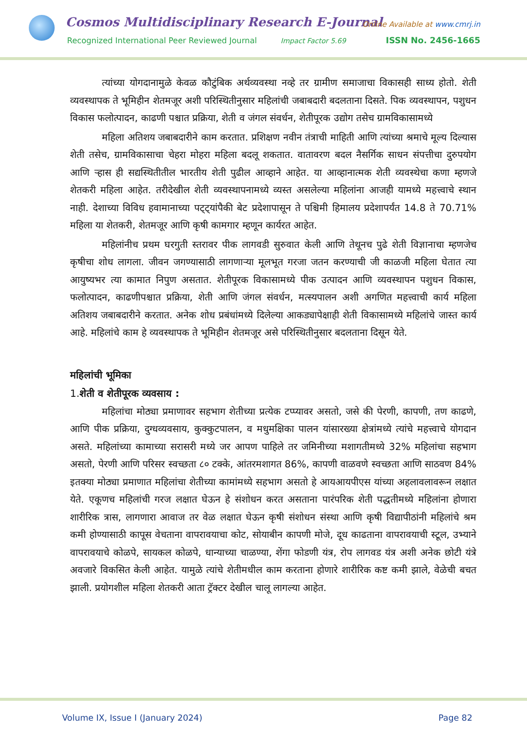Cosmos Multidisciplinary Research E-Journal
Online Available at www.cmrj.in
Recognized International Peer Reviewed Journal
Impact Factor 5.69 ISSN No. 2456-1665
त्यांच्या योगदानामुळे केवळ कौटुंबिक अर्थव्यवस्था नव्हे तर ग्रामीण समाजाचा विकासही साध्य होतो. शेती व्यवस्थापक ते भूमिहीन शेतमजूर अशी परिस्थितीनुसार महिलांची जबाबदारी बदलताना दिसते. पिक व्यवस्थापन, पशुधन विकास फलोत्पादन, काढणी पश्चात प्रक्रिया, शेती व जंगल संवर्धन, शेतीपूरक उद्योग तसेच ग्रामविकासामध्ये
महिला अतिशय जबाबदारीने काम करतात. प्रशिक्षण नवीन तंत्राची माहिती आणि त्यांच्या श्रमाचे मूल्य दिल्यास शेती तसेच, ग्रामविकासाचा चेहरा मोहरा महिला बदलू शकतात. वातावरण बदल नैसर्गिक साधन संपत्तीचा दुरुपयोग आणि ऱ्हास ही सद्यस्थितीतील भारतीय शेती पुढील आव्हाने आहेत. या आव्हानात्मक शेती व्यवस्थेचा कणा म्हणजे शेतकरी महिला आहेत. तरीदेखील शेती व्यवस्थापनामध्ये व्यस्त असलेल्या महिलांना आजही यामध्ये महत्त्वाचे स्थान नाही. देशाच्या विविध हवामानाच्या पट्ट्यांपैकी बेट प्रदेशापासून ते पश्चिमी हिमालय प्रदेशापर्यंत 14.8 ते 70.71% महिला या शेतकरी, शेतमजूर आणि कृषी कामगार म्हणून कार्यरत आहेत.
महिलांनीच प्रथम घरगुती स्तरावर पीक लागवडी सुरुवात केली आणि तेथूनच पुढे शेती विज्ञानाचा म्हणजेच कृषीचा शोध लागला. जीवन जगण्यासाठी लागणाऱ्या मूलभूत गरजा जतन करण्याची जी काळजी महिला घेतात त्या आयुष्यभर त्या कामात निपुण असतात. शेतीपूरक विकासामध्ये पीक उत्पादन आणि व्यवस्थापन पशुधन विकास, फलोत्पादन, काढणीपश्चात प्रक्रिया, शेती आणि जंगल संवर्धन, मत्स्यपालन अशी अगणित महत्त्वाची कार्य महिला अतिशय जबाबदारीने करतात. अनेक शोध प्रबंधांमध्ये दिलेल्या आकड्यापेक्षाही शेती विकासामध्ये महिलांचे जास्त कार्य आहे. महिलांचे काम हे व्यवस्थापक ते भूमिहीन शेतमजूर असे परिस्थितीनुसार बदलताना दिसून येते.
महिलांची भूमिका
1.शेती व शेतीपूरक व्यवसाय :
महिलांचा मोठ्या प्रमाणावर सहभाग शेतीच्या प्रत्येक टप्प्यावर असतो, जसे की पेरणी, कापणी, तण काढणे, आणि पीक प्रक्रिया, दुग्धव्यवसाय, कुक्कुटपालन, व मधुमक्षिका पालन यांसारख्या क्षेत्रांमध्ये त्यांचे महत्त्वाचे योगदान असते. महिलांच्या कामाच्या सरासरी मध्ये जर आपण पाहिले तर जमिनीच्या मशागतीमध्ये 32% महिलांचा सहभाग असतो, पेरणी आणि परिसर स्वच्छता ८० टक्के, आंतरमशागत 86%, कापणी वाळवणे स्वच्छता आणि साठवण 84% इतक्या मोठ्या प्रमाणात महिलांचा शेतीच्या कामांमध्ये सहभाग असतो हे आयआयपीएस यांच्या अहलावलावरून लक्षात येते. एकूणच महिलांची गरज लक्षात घेऊन हे संशोधन करत असताना पारंपरिक शेती पद्धतीमध्ये महिलांना होणारा शारीरिक त्रास, लागणारा आवाज तर वेळ लक्षात घेऊन कृषी संशोधन संस्था आणि कृषी विद्यापीठांनी महिलांचे श्रम कमी होण्यासाठी कापूस वेचताना वापरावयाचा कोट, सोयाबीन कापणी मोजे, दूध काढताना वापरावयाची स्टूल, उभ्याने वापरावयाचे कोळपे, सायकल कोळपे, धान्याच्या चाळण्या, शेंगा फोडणी यंत्र, रोप लागवड यंत्र अशी अनेक छोटी यंत्रे अवजारे विकसित केली आहेत. यामुळे त्यांचे शेतीमधील काम करताना होणारे शारीरिक कष्ट कमी झाले, वेळेची बचत झाली. प्रयोगशील महिला शेतकरी आता ट्रॅक्टर देखील चालू लागल्या आहेत.
Volume IX, Issue I (January 2024) Page 82